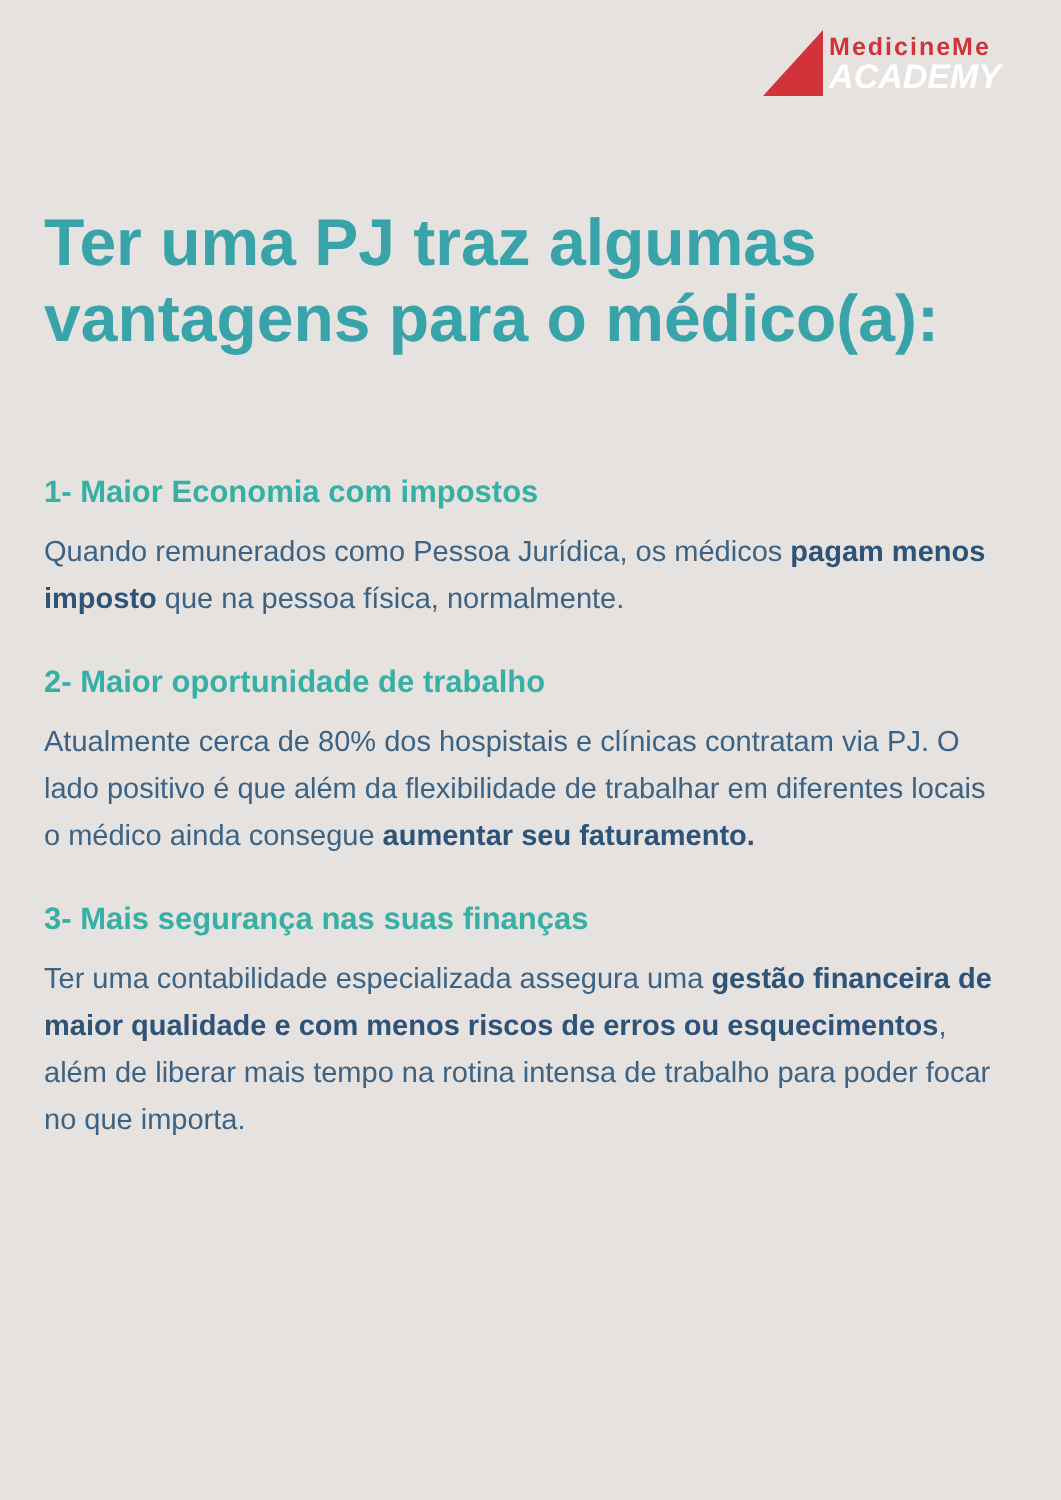MedicineMe
ACADEMY
Ter uma PJ traz algumas vantagens para o médico(a):
1- Maior Economia com impostos
Quando remunerados como Pessoa Jurídica, os médicos pagam menos imposto que na pessoa física, normalmente.
2- Maior oportunidade de trabalho
Atualmente cerca de 80% dos hospistais e clínicas contratam via PJ. O lado positivo é que além da flexibilidade de trabalhar em diferentes locais o médico ainda consegue aumentar seu faturamento.
3- Mais segurança nas suas finanças
Ter uma contabilidade especializada assegura uma gestão financeira de maior qualidade e com menos riscos de erros ou esquecimentos, além de liberar mais tempo na rotina intensa de trabalho para poder focar no que importa.